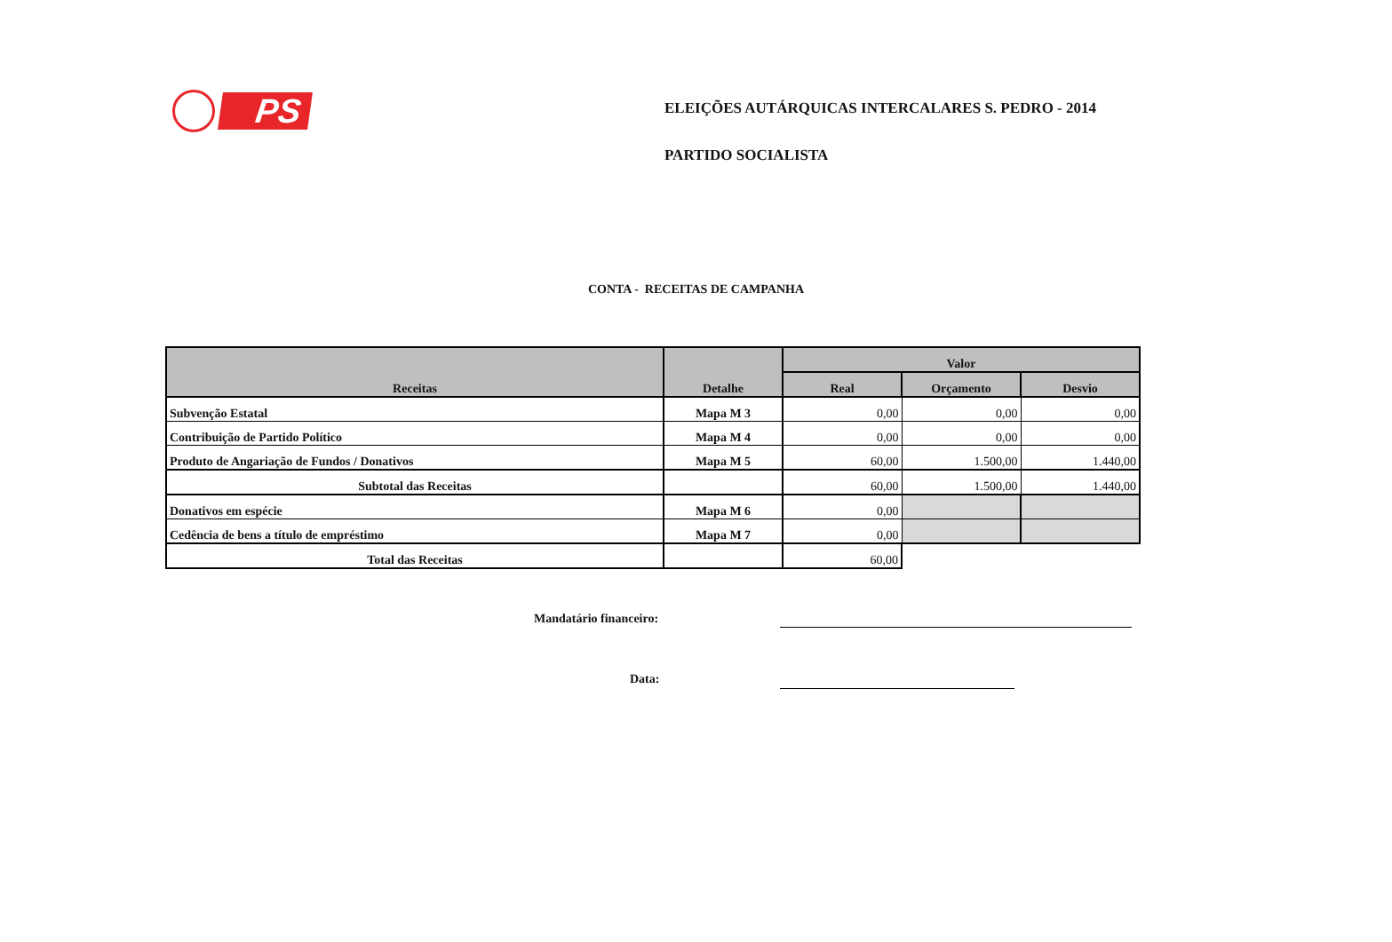PS
ELEIÇÕES AUTÁRQUICAS INTERCALARES S. PEDRO - 2014
PARTIDO SOCIALISTA
CONTA - RECEITAS DE CAMPANHA
| Receitas | Detalhe | Valor | | |
| --- | --- | --- | --- | --- |
| | | Real | Orçamento | Desvio |
| Subvenção Estatal | Mapa M 3 | 0,00 | 0,00 | 0,00 |
| Contribuição de Partido Político | Mapa M 4 | 0,00 | 0,00 | 0,00 |
| Produto de Angariação de Fundos / Donativos | Mapa M 5 | 60,00 | 1.500,00 | 1.440,00 |
| Subtotal das Receitas | | 60,00 | 1.500,00 | 1.440,00 |
| Donativos em espécie | Mapa M 6 | 0,00 | | |
| Cedência de bens a título de empréstimo | Mapa M 7 | 0,00 | | |
| Total das Receitas | | 60,00 | | |
Mandatário financeiro:
Data: